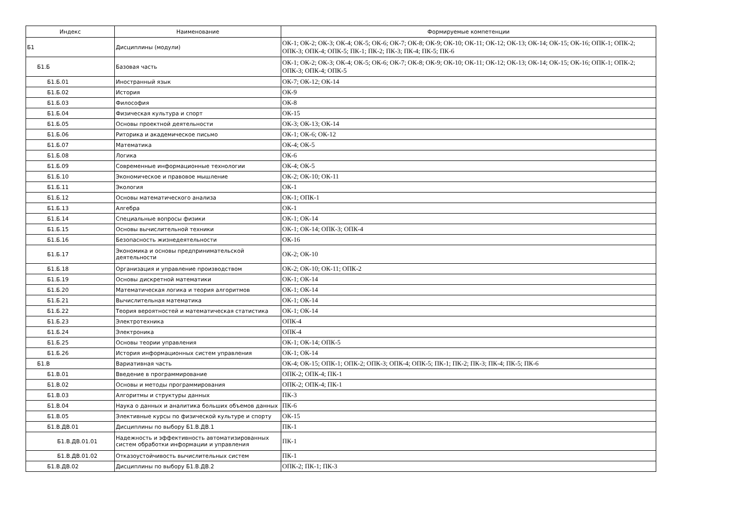| Индекс | Наименование | Формируемые компетенции |
| --- | --- | --- |
| Б1 | Дисциплины (модули) | ОК-1; ОК-2; ОК-3; ОК-4; ОК-5; ОК-6; ОК-7; ОК-8; ОК-9; ОК-10; ОК-11; ОК-12; ОК-13; ОК-14; ОК-15; ОК-16; ОПК-1; ОПК-2; ОПК-3; ОПК-4; ОПК-5; ПК-1; ПК-2; ПК-3; ПК-4; ПК-5; ПК-6 |
| Б1.Б | Базовая часть | ОК-1; ОК-2; ОК-3; ОК-4; ОК-5; ОК-6; ОК-7; ОК-8; ОК-9; ОК-10; ОК-11; ОК-12; ОК-13; ОК-14; ОК-15; ОК-16; ОПК-1; ОПК-2; ОПК-3; ОПК-4; ОПК-5 |
| Б1.Б.01 | Иностранный язык | ОК-7; ОК-12; ОК-14 |
| Б1.Б.02 | История | ОК-9 |
| Б1.Б.03 | Философия | ОК-8 |
| Б1.Б.04 | Физическая культура и спорт | ОК-15 |
| Б1.Б.05 | Основы проектной деятельности | ОК-3; ОК-13; ОК-14 |
| Б1.Б.06 | Риторика и академическое письмо | ОК-1; ОК-6; ОК-12 |
| Б1.Б.07 | Математика | ОК-4; ОК-5 |
| Б1.Б.08 | Логика | ОК-6 |
| Б1.Б.09 | Современные информационные технологии | ОК-4; ОК-5 |
| Б1.Б.10 | Экономическое и правовое мышление | ОК-2; ОК-10; ОК-11 |
| Б1.Б.11 | Экология | ОК-1 |
| Б1.Б.12 | Основы математического анализа | ОК-1; ОПК-1 |
| Б1.Б.13 | Алгебра | ОК-1 |
| Б1.Б.14 | Специальные вопросы физики | ОК-1; ОК-14 |
| Б1.Б.15 | Основы вычислительной техники | ОК-1; ОК-14; ОПК-3; ОПК-4 |
| Б1.Б.16 | Безопасность жизнедеятельности | ОК-16 |
| Б1.Б.17 | Экономика и основы предпринимательской деятельности | ОК-2; ОК-10 |
| Б1.Б.18 | Организация и управление производством | ОК-2; ОК-10; ОК-11; ОПК-2 |
| Б1.Б.19 | Основы дискретной математики | ОК-1; ОК-14 |
| Б1.Б.20 | Математическая логика и теория алгоритмов | ОК-1; ОК-14 |
| Б1.Б.21 | Вычислительная математика | ОК-1; ОК-14 |
| Б1.Б.22 | Теория вероятностей и математическая статистика | ОК-1; ОК-14 |
| Б1.Б.23 | Электротехника | ОПК-4 |
| Б1.Б.24 | Электроника | ОПК-4 |
| Б1.Б.25 | Основы теории управления | ОК-1; ОК-14; ОПК-5 |
| Б1.Б.26 | История информационных систем управления | ОК-1; ОК-14 |
| Б1.В | Вариативная часть | ОК-4; ОК-15; ОПК-1; ОПК-2; ОПК-3; ОПК-4; ОПК-5; ПК-1; ПК-2; ПК-3; ПК-4; ПК-5; ПК-6 |
| Б1.В.01 | Введение в программирование | ОПК-2; ОПК-4; ПК-1 |
| Б1.В.02 | Основы и методы программирования | ОПК-2; ОПК-4; ПК-1 |
| Б1.В.03 | Алгоритмы и структуры данных | ПК-3 |
| Б1.В.04 | Наука о данных и аналитика больших объемов данных | ПК-6 |
| Б1.В.05 | Элективные курсы по физической культуре и спорту | ОК-15 |
| Б1.В.ДВ.01 | Дисциплины по выбору Б1.В.ДВ.1 | ПК-1 |
| Б1.В.ДВ.01.01 | Надежность и эффективность автоматизированных систем обработки информации и управления | ПК-1 |
| Б1.В.ДВ.01.02 | Отказоустойчивость вычислительных систем | ПК-1 |
| Б1.В.ДВ.02 | Дисциплины по выбору Б1.В.ДВ.2 | ОПК-2; ПК-1; ПК-3 |